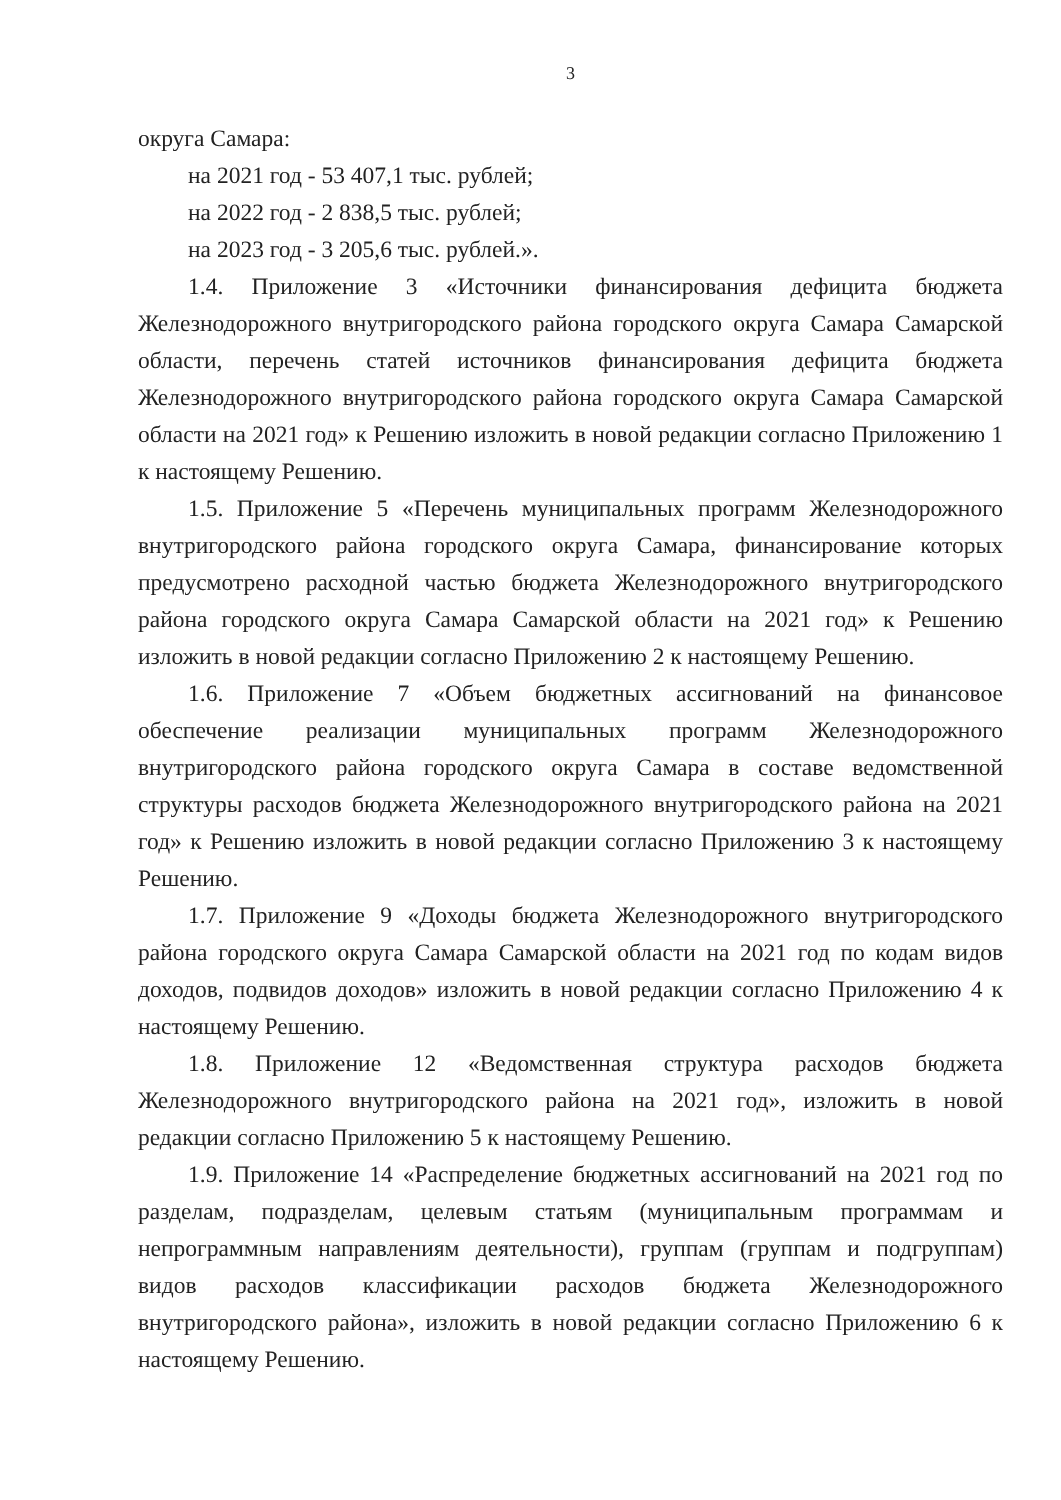3
округа Самара:
на 2021 год - 53 407,1 тыс. рублей;
на 2022 год - 2 838,5 тыс. рублей;
на 2023 год - 3 205,6 тыс. рублей.».
1.4. Приложение 3 «Источники финансирования дефицита бюджета Железнодорожного внутригородского района городского округа Самара Самарской области, перечень статей источников финансирования дефицита бюджета Железнодорожного внутригородского района городского округа Самара Самарской области на 2021 год» к Решению изложить в новой редакции согласно Приложению 1 к настоящему Решению.
1.5. Приложение 5 «Перечень муниципальных программ Железнодорожного внутригородского района городского округа Самара, финансирование которых предусмотрено расходной частью бюджета Железнодорожного внутригородского района городского округа Самара Самарской области на 2021 год» к Решению изложить в новой редакции согласно Приложению 2 к настоящему Решению.
1.6. Приложение 7 «Объем бюджетных ассигнований на финансовое обеспечение реализации муниципальных программ Железнодорожного внутригородского района городского округа Самара в составе ведомственной структуры расходов бюджета Железнодорожного внутригородского района на 2021 год» к Решению изложить в новой редакции согласно Приложению 3 к настоящему Решению.
1.7. Приложение 9 «Доходы бюджета Железнодорожного внутригородского района городского округа Самара Самарской области на 2021 год по кодам видов доходов, подвидов доходов» изложить в новой редакции согласно Приложению 4 к настоящему Решению.
1.8. Приложение 12 «Ведомственная структура расходов бюджета Железнодорожного внутригородского района на 2021 год», изложить в новой редакции согласно Приложению 5 к настоящему Решению.
1.9. Приложение 14 «Распределение бюджетных ассигнований на 2021 год по разделам, подразделам, целевым статьям (муниципальным программам и непрограммным направлениям деятельности), группам (группам и подгруппам) видов расходов классификации расходов бюджета Железнодорожного внутригородского района», изложить в новой редакции согласно Приложению 6 к настоящему Решению.